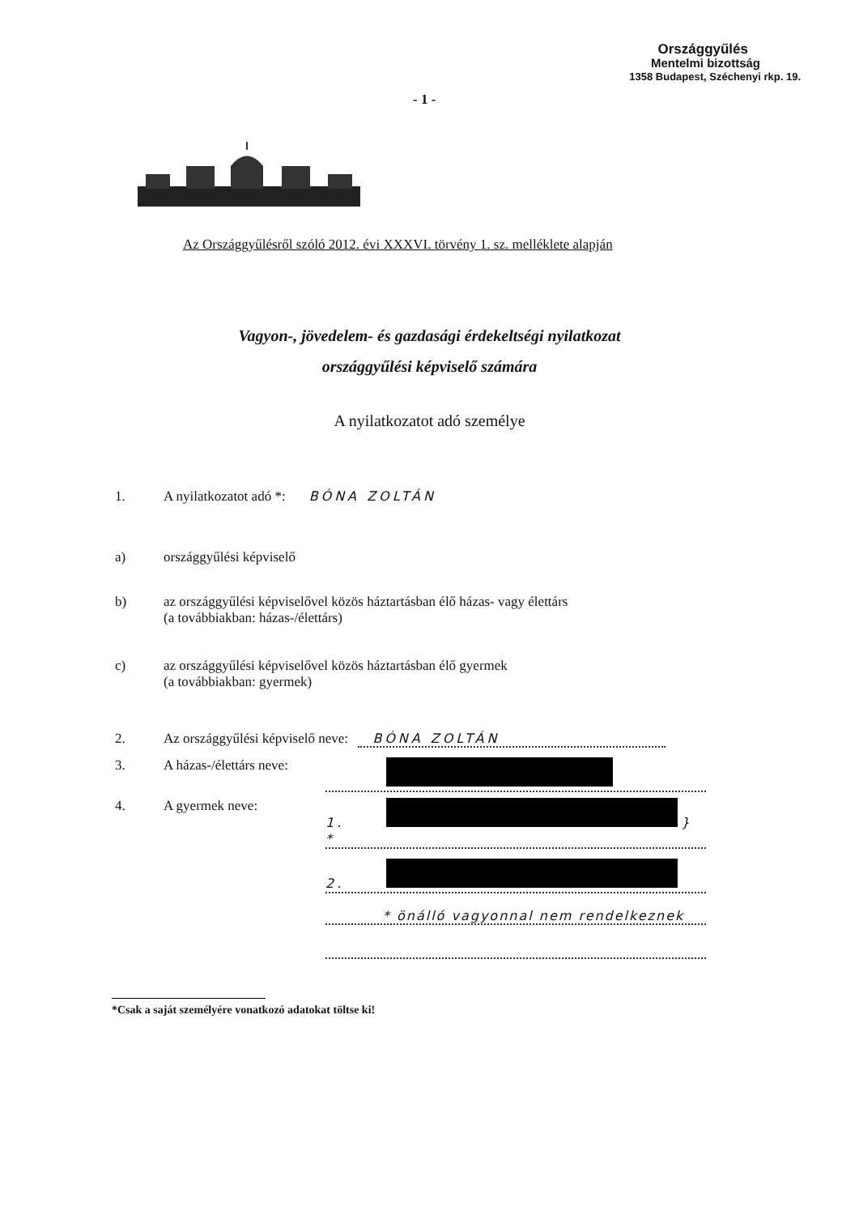Országgyűlés
Mentelmi bizottság
1358 Budapest, Széchenyi rkp. 19.
- 1 -
Az Országgyűlésről szóló 2012. évi XXXVI. törvény 1. sz. melléklete alapján
Vagyon-, jövedelem- és gazdasági érdekeltségi nyilatkozat
országgyűlési képviselő számára
A nyilatkozatot adó személye
1. A nyilatkozatot adó *: BÓNA ZOLTÁN
a) országgyűlési képviselő
b) az országgyűlési képviselővel közös háztartásban élő házas- vagy élettárs
(a továbbiakban: házas-/élettárs)
c) az országgyűlési képviselővel közös háztartásban élő gyermek
(a továbbiakban: gyermek)
2. Az országgyűlési képviselő neve: BÓNA ZOLTÁN
3. A házas-/élettárs neve:
4. A gyermek neve: 1. } *
2.
* önálló vagyonnal nem rendelkeznek
*Csak a saját személyére vonatkozó adatokat töltse ki!